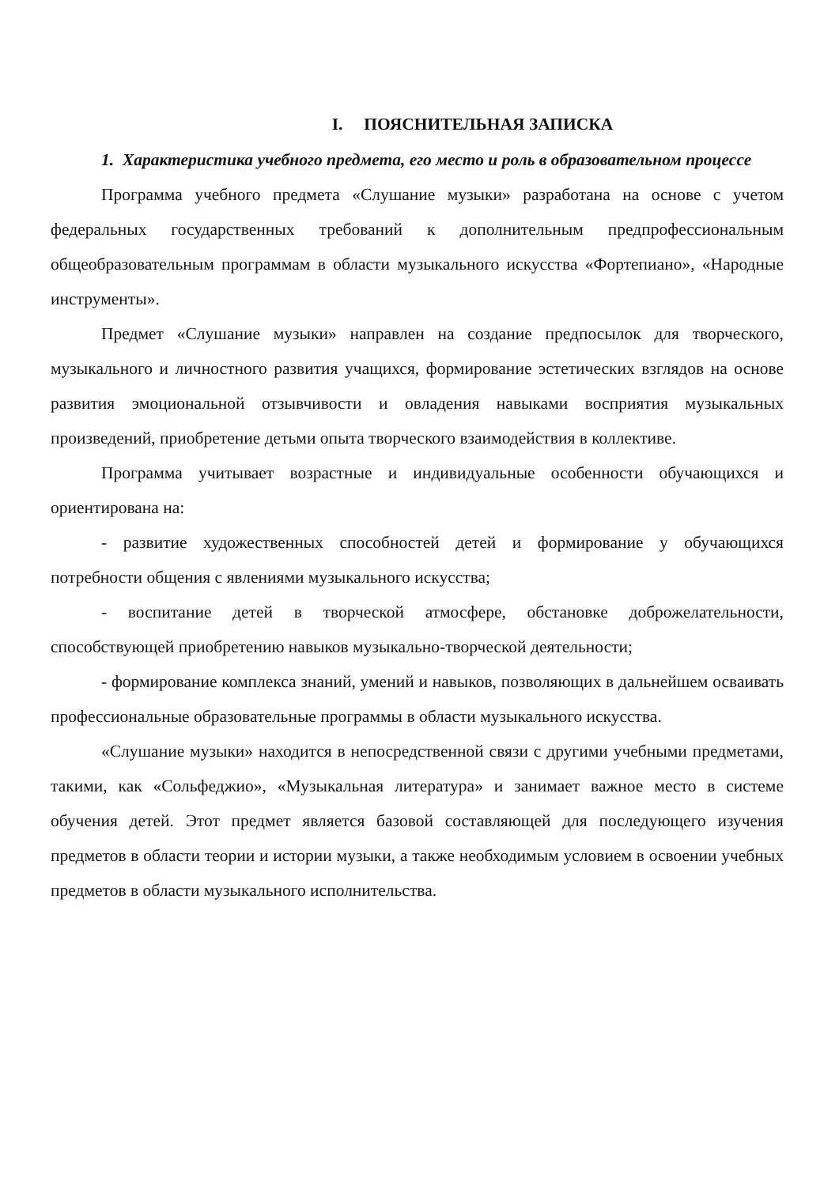I. ПОЯСНИТЕЛЬНАЯ ЗАПИСКА
1. Характеристика учебного предмета, его место и роль в образовательном процессе
Программа учебного предмета «Слушание музыки» разработана на основе с учетом федеральных государственных требований к дополнительным предпрофессиональным общеобразовательным программам в области музыкального искусства «Фортепиано», «Народные инструменты».
Предмет «Слушание музыки» направлен на создание предпосылок для творческого, музыкального и личностного развития учащихся, формирование эстетических взглядов на основе развития эмоциональной отзывчивости и овладения навыками восприятия музыкальных произведений, приобретение детьми опыта творческого взаимодействия в коллективе.
Программа учитывает возрастные и индивидуальные особенности обучающихся и ориентирована на:
- развитие художественных способностей детей и формирование у обучающихся потребности общения с явлениями музыкального искусства;
- воспитание детей в творческой атмосфере, обстановке доброжелательности, способствующей приобретению навыков музыкально-творческой деятельности;
- формирование комплекса знаний, умений и навыков, позволяющих в дальнейшем осваивать профессиональные образовательные программы в области музыкального искусства.
«Слушание музыки» находится в непосредственной связи с другими учебными предметами, такими, как «Сольфеджио», «Музыкальная литература» и занимает важное место в системе обучения детей. Этот предмет является базовой составляющей для последующего изучения предметов в области теории и истории музыки, а также необходимым условием в освоении учебных предметов в области музыкального исполнительства.